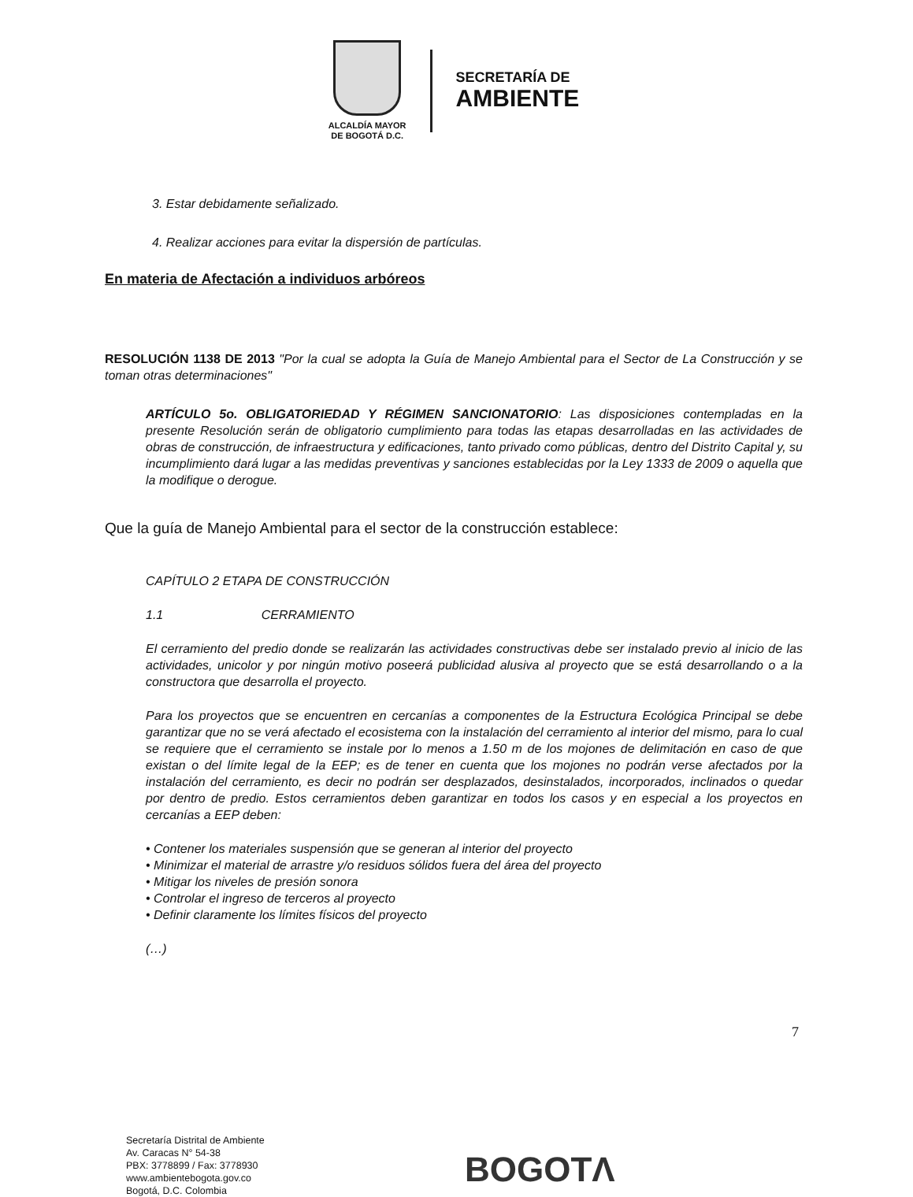ALCALDÍA MAYOR
DE BOGOTÁ D.C.
SECRETARÍA DE
AMBIENTE
3. Estar debidamente señalizado.
4. Realizar acciones para evitar la dispersión de partículas.
En materia de Afectación a individuos arbóreos
RESOLUCIÓN 1138 DE 2013 "Por la cual se adopta la Guía de Manejo Ambiental para el Sector de La Construcción y se toman otras determinaciones"
ARTÍCULO 5o. OBLIGATORIEDAD Y RÉGIMEN SANCIONATORIO: Las disposiciones contempladas en la presente Resolución serán de obligatorio cumplimiento para todas las etapas desarrolladas en las actividades de obras de construcción, de infraestructura y edificaciones, tanto privado como públicas, dentro del Distrito Capital y, su incumplimiento dará lugar a las medidas preventivas y sanciones establecidas por la Ley 1333 de 2009 o aquella que la modifique o derogue.
Que la guía de Manejo Ambiental para el sector de la construcción establece:
CAPÍTULO 2 ETAPA DE CONSTRUCCIÓN
1.1 CERRAMIENTO
El cerramiento del predio donde se realizarán las actividades constructivas debe ser instalado previo al inicio de las actividades, unicolor y por ningún motivo poseerá publicidad alusiva al proyecto que se está desarrollando o a la constructora que desarrolla el proyecto.
Para los proyectos que se encuentren en cercanías a componentes de la Estructura Ecológica Principal se debe garantizar que no se verá afectado el ecosistema con la instalación del cerramiento al interior del mismo, para lo cual se requiere que el cerramiento se instale por lo menos a 1.50 m de los mojones de delimitación en caso de que existan o del límite legal de la EEP; es de tener en cuenta que los mojones no podrán verse afectados por la instalación del cerramiento, es decir no podrán ser desplazados, desinstalados, incorporados, inclinados o quedar por dentro de predio. Estos cerramientos deben garantizar en todos los casos y en especial a los proyectos en cercanías a EEP deben:
• Contener los materiales suspensión que se generan al interior del proyecto
• Minimizar el material de arrastre y/o residuos sólidos fuera del área del proyecto
• Mitigar los niveles de presión sonora
• Controlar el ingreso de terceros al proyecto
• Definir claramente los límites físicos del proyecto
(…)
7
Secretaría Distrital de Ambiente
Av. Caracas N° 54-38
PBX: 3778899 / Fax: 3778930
www.ambientebogota.gov.co
Bogotá, D.C. Colombia
BOGOTΛ